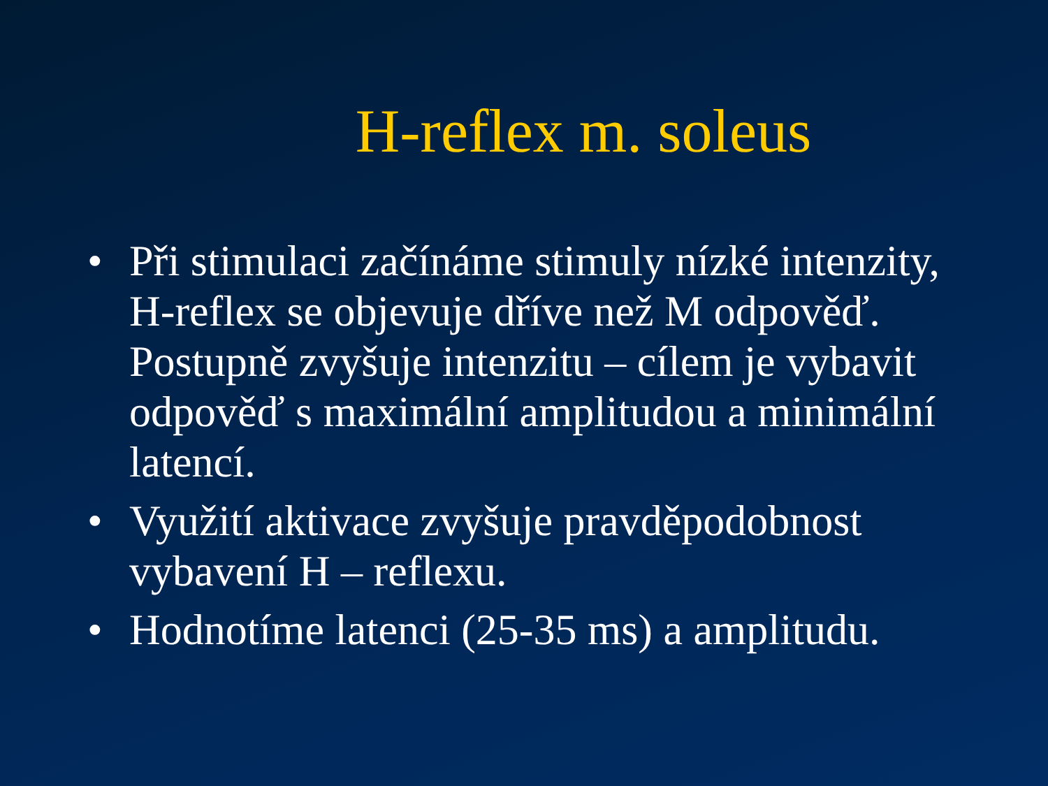H-reflex m. soleus
• Při stimulaci začínáme stimuly nízké intenzity, H-reflex se objevuje dříve než M odpověď. Postupně zvyšuje intenzitu – cílem je vybavit odpověď s maximální amplitudou a minimální latencí.
• Využití aktivace zvyšuje pravděpodobnost vybavení H – reflexu.
• Hodnotíme latenci (25-35 ms) a amplitudu.